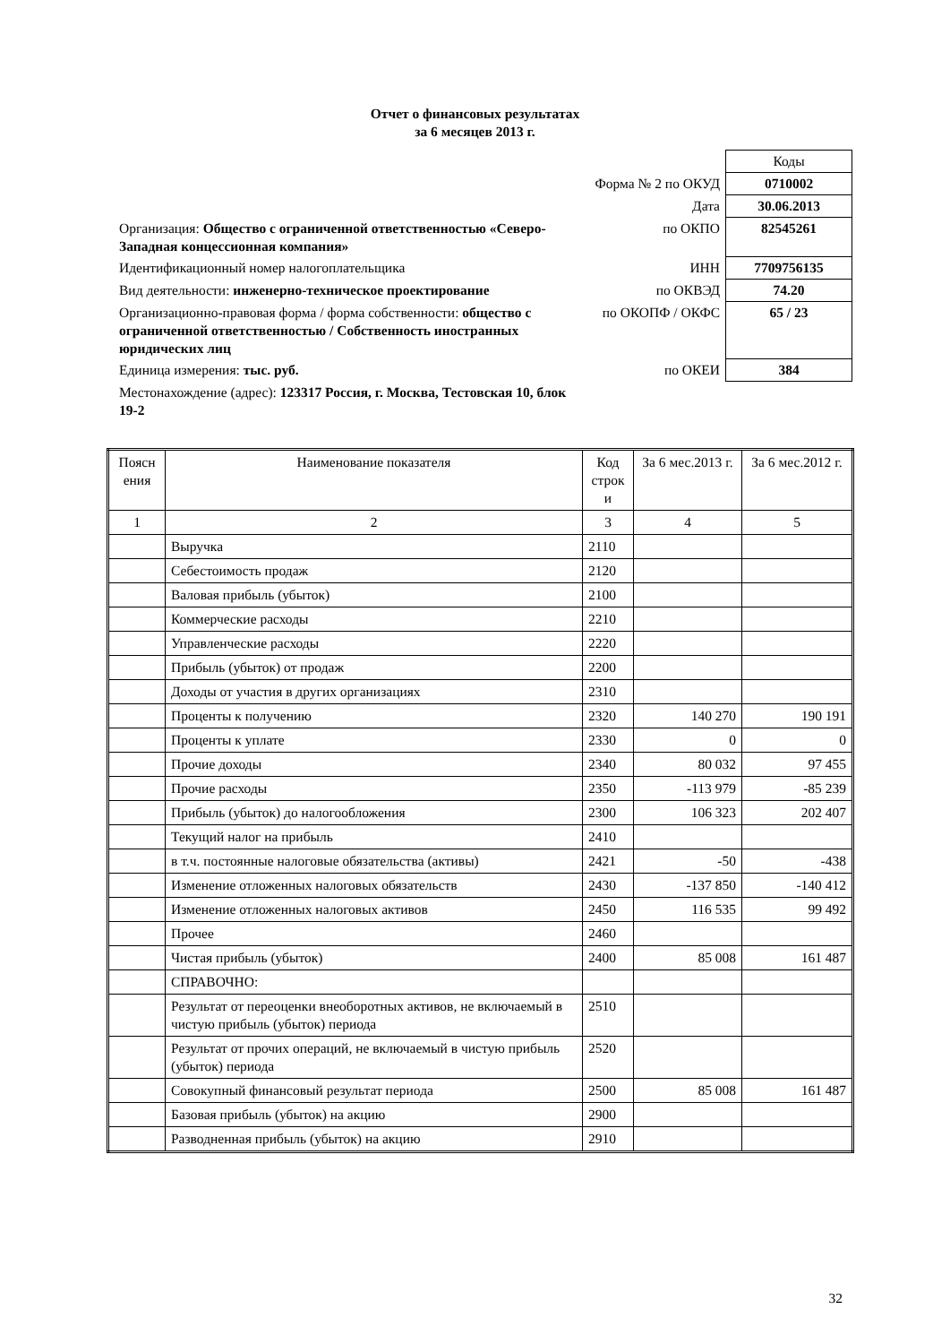Отчет о финансовых результатах
за 6 месяцев 2013 г.
| | | Коды |
| | Форма № 2 по ОКУД | 0710002 |
| | Дата | 30.06.2013 |
| Организация: Общество с ограниченной ответственностью «Северо-Западная концессионная компания» | по ОКПО | 82545261 |
| Идентификационный номер налогоплательщика | ИНН | 7709756135 |
| Вид деятельности: инженерно-техническое проектирование | по ОКВЭД | 74.20 |
| Организационно-правовая форма / форма собственности: общество с ограниченной ответственностью / Собственность иностранных юридических лиц | по ОКОПФ / ОКФС | 65 / 23 |
| Единица измерения: тыс. руб. | по ОКЕИ | 384 |
| Местонахождение (адрес): 123317 Россия, г. Москва, Тестовская 10, блок 19-2 | | |
| Поясн ения | Наименование показателя | Код строк и | За 6 мес.2013 г. | За 6 мес.2012 г. |
| --- | --- | --- | --- | --- |
| 1 | 2 | 3 | 4 | 5 |
| | Выручка | 2110 | | |
| | Себестоимость продаж | 2120 | | |
| | Валовая прибыль (убыток) | 2100 | | |
| | Коммерческие расходы | 2210 | | |
| | Управленческие расходы | 2220 | | |
| | Прибыль (убыток) от продаж | 2200 | | |
| | Доходы от участия в других организациях | 2310 | | |
| | Проценты к получению | 2320 | 140 270 | 190 191 |
| | Проценты к уплате | 2330 | 0 | 0 |
| | Прочие доходы | 2340 | 80 032 | 97 455 |
| | Прочие расходы | 2350 | -113 979 | -85 239 |
| | Прибыль (убыток) до налогообложения | 2300 | 106 323 | 202 407 |
| | Текущий налог на прибыль | 2410 | | |
| | в т.ч. постоянные налоговые обязательства (активы) | 2421 | -50 | -438 |
| | Изменение отложенных налоговых обязательств | 2430 | -137 850 | -140 412 |
| | Изменение отложенных налоговых активов | 2450 | 116 535 | 99 492 |
| | Прочее | 2460 | | |
| | Чистая прибыль (убыток) | 2400 | 85 008 | 161 487 |
| | СПРАВОЧНО: | | | |
| | Результат от переоценки внеоборотных активов, не включаемый в чистую прибыль (убыток) периода | 2510 | | |
| | Результат от прочих операций, не включаемый в чистую прибыль (убыток) периода | 2520 | | |
| | Совокупный финансовый результат периода | 2500 | 85 008 | 161 487 |
| | Базовая прибыль (убыток) на акцию | 2900 | | |
| | Разводненная прибыль (убыток) на акцию | 2910 | | |
32